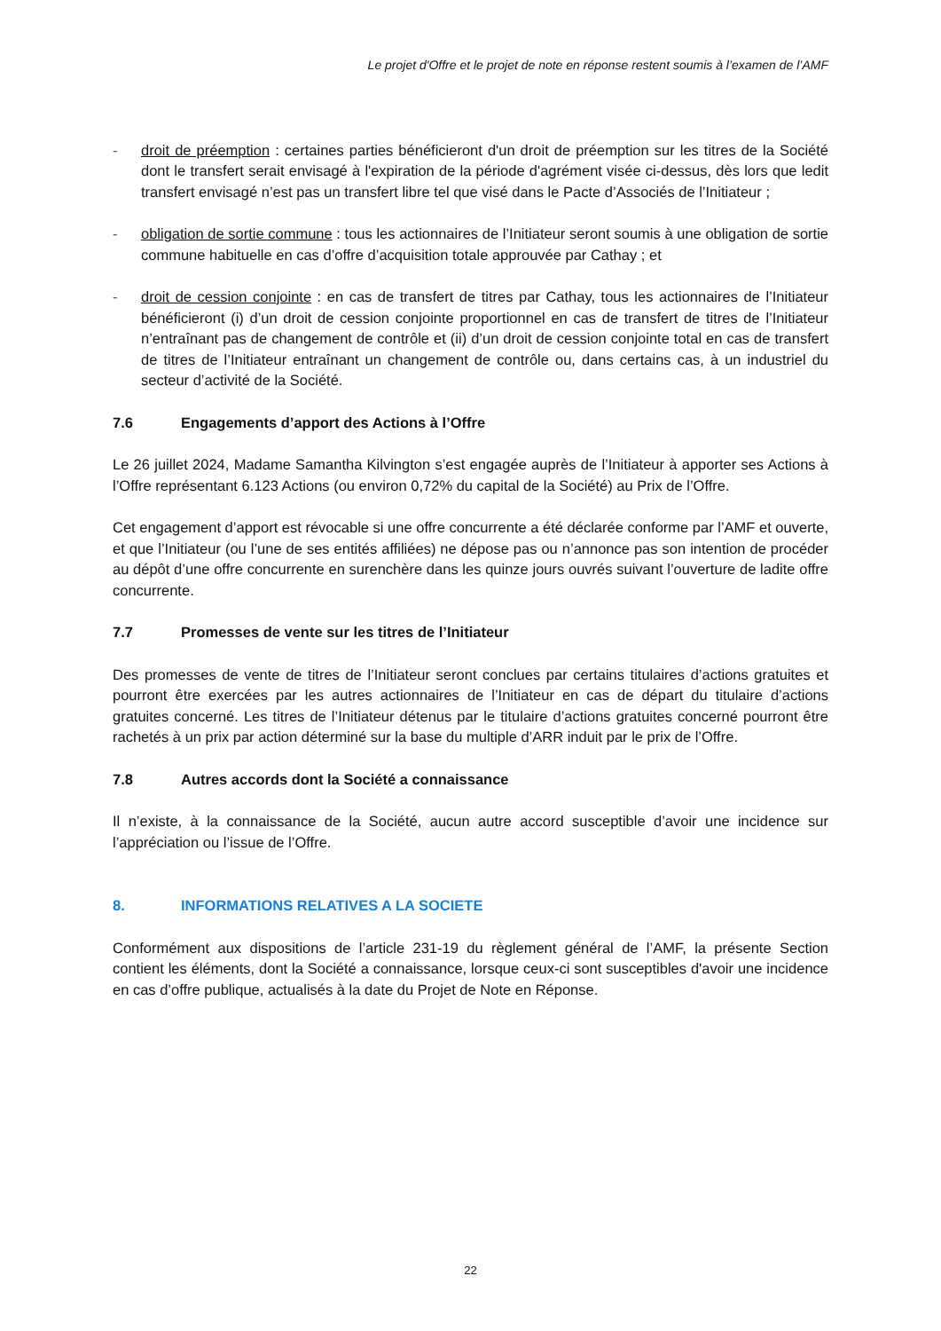Le projet d'Offre et le projet de note en réponse restent soumis à l’examen de l’AMF
- droit de préemption : certaines parties bénéficieront d'un droit de préemption sur les titres de la Société dont le transfert serait envisagé à l'expiration de la période d'agrément visée ci-dessus, dès lors que ledit transfert envisagé n’est pas un transfert libre tel que visé dans le Pacte d’Associés de l’Initiateur ;
- obligation de sortie commune : tous les actionnaires de l’Initiateur seront soumis à une obligation de sortie commune habituelle en cas d’offre d’acquisition totale approuvée par Cathay ; et
- droit de cession conjointe : en cas de transfert de titres par Cathay, tous les actionnaires de l’Initiateur bénéficieront (i) d’un droit de cession conjointe proportionnel en cas de transfert de titres de l’Initiateur n’entraînant pas de changement de contrôle et (ii) d’un droit de cession conjointe total en cas de transfert de titres de l’Initiateur entraînant un changement de contrôle ou, dans certains cas, à un industriel du secteur d’activité de la Société.
7.6 Engagements d’apport des Actions à l’Offre
Le 26 juillet 2024, Madame Samantha Kilvington s’est engagée auprès de l’Initiateur à apporter ses Actions à l’Offre représentant 6.123 Actions (ou environ 0,72% du capital de la Société) au Prix de l’Offre.
Cet engagement d’apport est révocable si une offre concurrente a été déclarée conforme par l’AMF et ouverte, et que l’Initiateur (ou l’une de ses entités affiliées) ne dépose pas ou n’annonce pas son intention de procéder au dépôt d’une offre concurrente en surenchère dans les quinze jours ouvrés suivant l’ouverture de ladite offre concurrente.
7.7 Promesses de vente sur les titres de l’Initiateur
Des promesses de vente de titres de l’Initiateur seront conclues par certains titulaires d’actions gratuites et pourront être exercées par les autres actionnaires de l’Initiateur en cas de départ du titulaire d’actions gratuites concerné. Les titres de l’Initiateur détenus par le titulaire d’actions gratuites concerné pourront être rachetés à un prix par action déterminé sur la base du multiple d’ARR induit par le prix de l’Offre.
7.8 Autres accords dont la Société a connaissance
Il n’existe, à la connaissance de la Société, aucun autre accord susceptible d’avoir une incidence sur l’appréciation ou l’issue de l’Offre.
8. INFORMATIONS RELATIVES A LA SOCIETE
Conformément aux dispositions de l’article 231-19 du règlement général de l’AMF, la présente Section contient les éléments, dont la Société a connaissance, lorsque ceux-ci sont susceptibles d'avoir une incidence en cas d’offre publique, actualisés à la date du Projet de Note en Réponse.
22